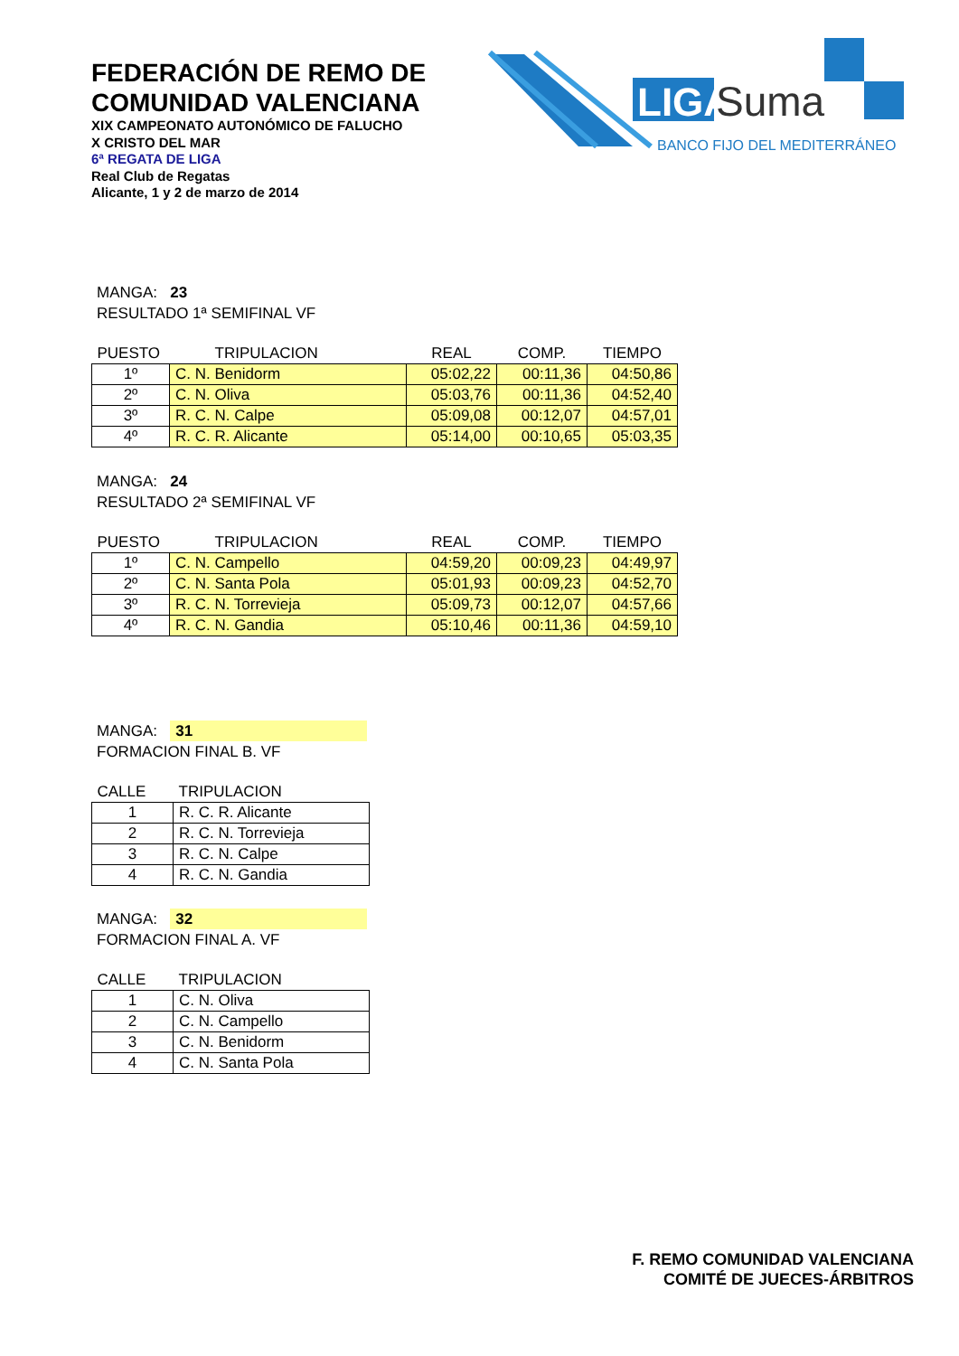FEDERACIÓN DE REMO DE
COMUNIDAD VALENCIANA
XIX CAMPEONATO AUTONÓMICO DE FALUCHO
X CRISTO DEL MAR
6ª REGATA DE LIGA
Real Club de Regatas
Alicante, 1 y 2 de marzo de 2014
LIGA
Suma
BANCO FIJO DEL MEDITERRÁNEO
MANGA: 23
RESULTADO 1ª SEMIFINAL VF
| PUESTO | TRIPULACION | REAL | COMP. | TIEMPO |
| --- | --- | --- | --- | --- |
| 1º | C. N. Benidorm | 05:02,22 | 00:11,36 | 04:50,86 |
| 2º | C. N. Oliva | 05:03,76 | 00:11,36 | 04:52,40 |
| 3º | R. C. N. Calpe | 05:09,08 | 00:12,07 | 04:57,01 |
| 4º | R. C. R. Alicante | 05:14,00 | 00:10,65 | 05:03,35 |
MANGA: 24
RESULTADO 2ª SEMIFINAL VF
| PUESTO | TRIPULACION | REAL | COMP. | TIEMPO |
| --- | --- | --- | --- | --- |
| 1º | C. N. Campello | 04:59,20 | 00:09,23 | 04:49,97 |
| 2º | C. N. Santa Pola | 05:01,93 | 00:09,23 | 04:52,70 |
| 3º | R. C. N. Torrevieja | 05:09,73 | 00:12,07 | 04:57,66 |
| 4º | R. C. N. Gandia | 05:10,46 | 00:11,36 | 04:59,10 |
MANGA: 31
FORMACION FINAL B. VF
| CALLE | TRIPULACION |
| --- | --- |
| 1 | R. C. R. Alicante |
| 2 | R. C. N. Torrevieja |
| 3 | R. C. N. Calpe |
| 4 | R. C. N. Gandia |
MANGA: 32
FORMACION FINAL A. VF
| CALLE | TRIPULACION |
| --- | --- |
| 1 | C. N. Oliva |
| 2 | C. N. Campello |
| 3 | C. N. Benidorm |
| 4 | C. N. Santa Pola |
F. REMO COMUNIDAD VALENCIANA
COMITÉ DE JUECES-ÁRBITROS